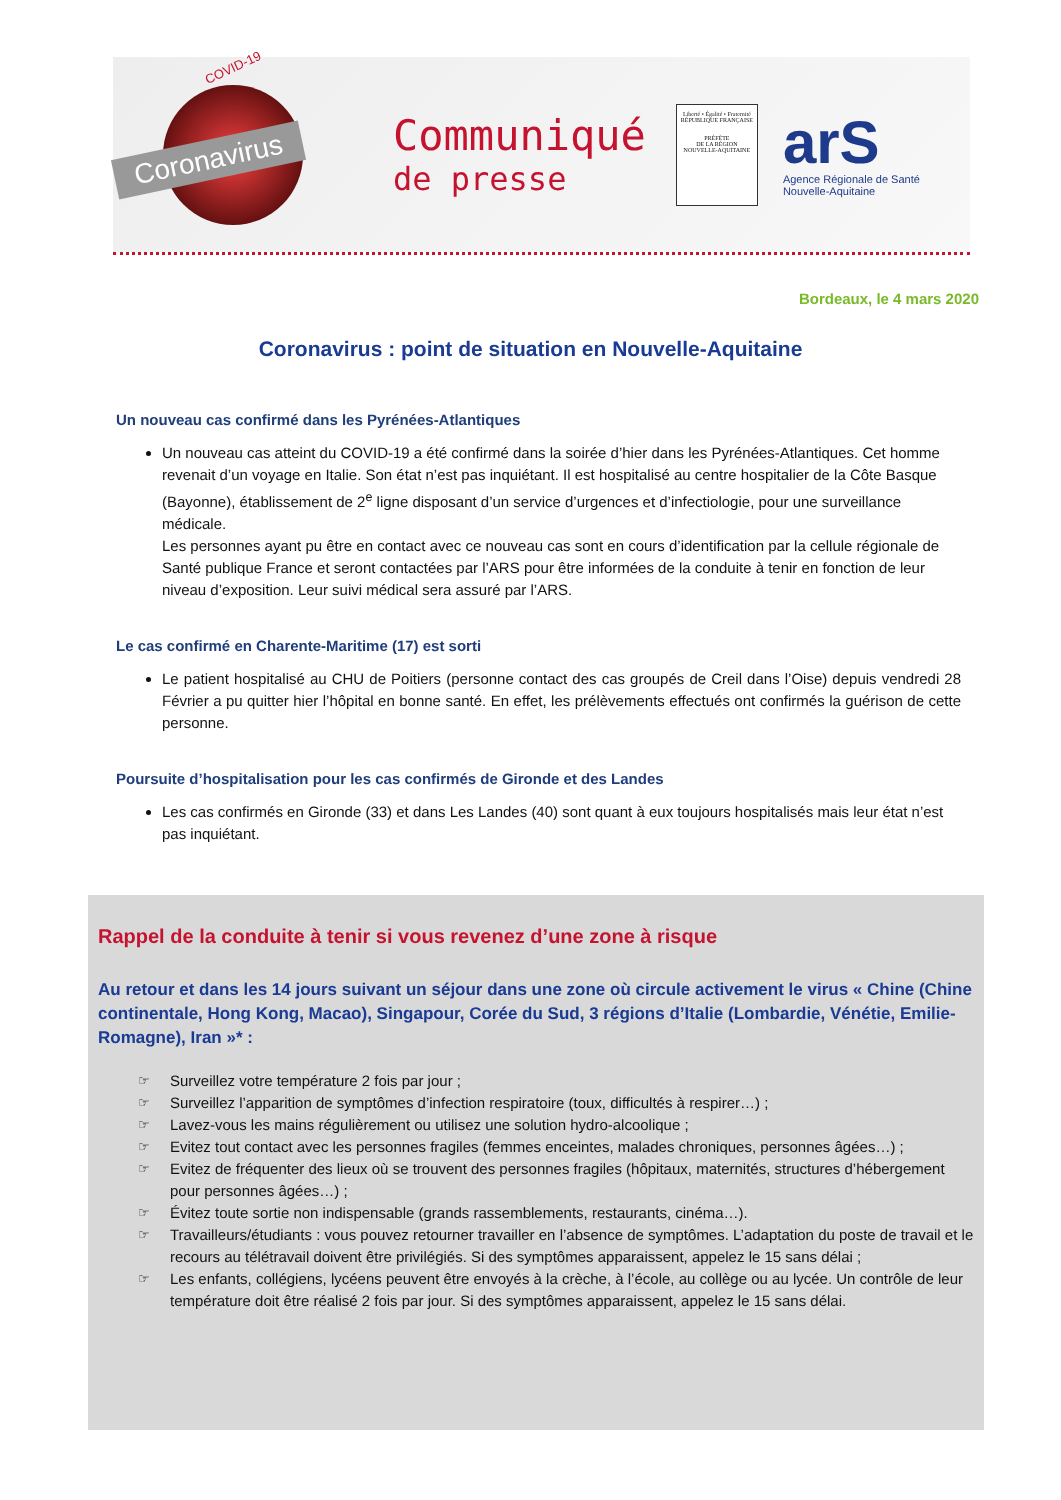COVID-19
Coronavirus
Communiqué
de presse
Liberté • Égalité • Fraternité
RÉPUBLIQUE FRANÇAISE
PRÉFÈTE
DE LA RÉGION
NOUVELLE-AQUITAINE
arS
Agence Régionale de Santé
Nouvelle-Aquitaine
Bordeaux, le 4 mars 2020
Coronavirus : point de situation en Nouvelle-Aquitaine
Un nouveau cas confirmé dans les Pyrénées-Atlantiques
Un nouveau cas atteint du COVID-19 a été confirmé dans la soirée d’hier dans les Pyrénées-Atlantiques. Cet homme revenait d’un voyage en Italie. Son état n’est pas inquiétant. Il est hospitalisé au centre hospitalier de la Côte Basque (Bayonne), établissement de 2<sup>e</sup> ligne disposant d’un service d’urgences et d’infectiologie, pour une surveillance médicale.
Les personnes ayant pu être en contact avec ce nouveau cas sont en cours d’identification par la cellule régionale de Santé publique France et seront contactées par l’ARS pour être informées de la conduite à tenir en fonction de leur niveau d’exposition. Leur suivi médical sera assuré par l’ARS.
Le cas confirmé en Charente-Maritime (17) est sorti
Le patient hospitalisé au CHU de Poitiers (personne contact des cas groupés de Creil dans l’Oise) depuis vendredi 28 Février a pu quitter hier l’hôpital en bonne santé. En effet, les prélèvements effectués ont confirmés la guérison de cette personne.
Poursuite d’hospitalisation pour les cas confirmés de Gironde et des Landes
Les cas confirmés en Gironde (33) et dans Les Landes (40) sont quant à eux toujours hospitalisés mais leur état n’est pas inquiétant.
Rappel de la conduite à tenir si vous revenez d’une zone à risque
Au retour et dans les 14 jours suivant un séjour dans une zone où circule activement le virus « Chine (Chine continentale, Hong Kong, Macao), Singapour, Corée du Sud, 3 régions d’Italie (Lombardie, Vénétie, Emilie-Romagne), Iran »* :
☞ Surveillez votre température 2 fois par jour ;
☞ Surveillez l’apparition de symptômes d’infection respiratoire (toux, difficultés à respirer…) ;
☞ Lavez-vous les mains régulièrement ou utilisez une solution hydro-alcoolique ;
☞ Evitez tout contact avec les personnes fragiles (femmes enceintes, malades chroniques, personnes âgées…) ;
☞ Evitez de fréquenter des lieux où se trouvent des personnes fragiles (hôpitaux, maternités, structures d’hébergement pour personnes âgées…) ;
☞ Évitez toute sortie non indispensable (grands rassemblements, restaurants, cinéma…).
☞ Travailleurs/étudiants : vous pouvez retourner travailler en l’absence de symptômes. L’adaptation du poste de travail et le recours au télétravail doivent être privilégiés. Si des symptômes apparaissent, appelez le 15 sans délai ;
☞ Les enfants, collégiens, lycéens peuvent être envoyés à la crèche, à l’école, au collège ou au lycée. Un contrôle de leur température doit être réalisé 2 fois par jour. Si des symptômes apparaissent, appelez le 15 sans délai.